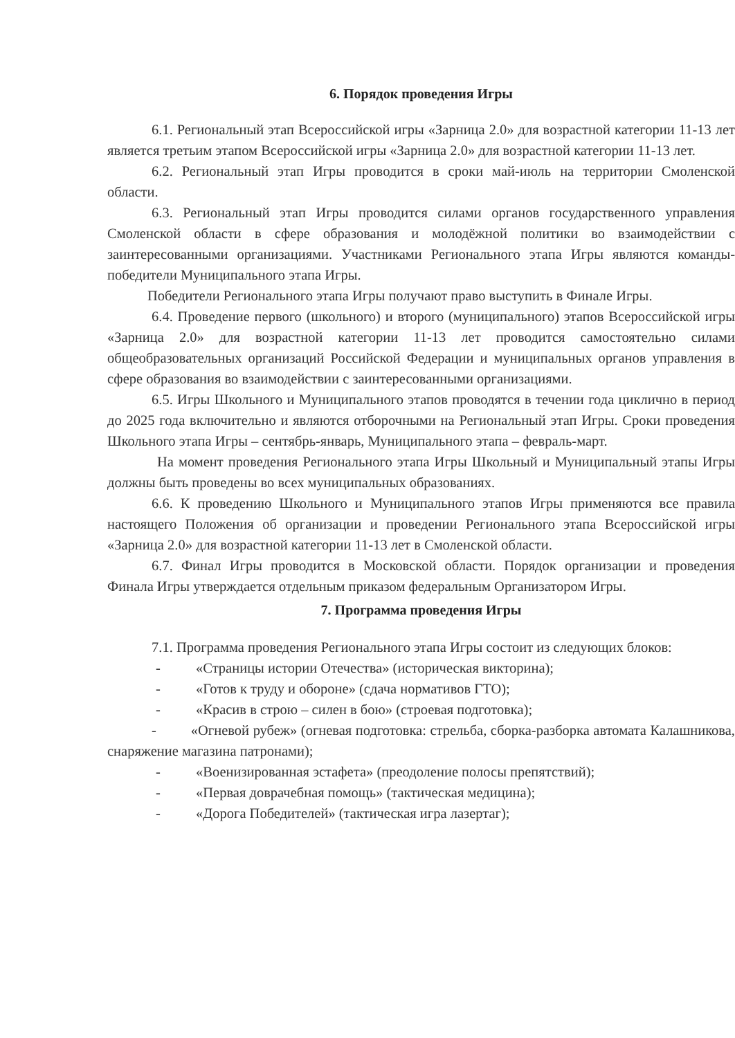6. Порядок проведения Игры
6.1. Региональный этап Всероссийской игры «Зарница 2.0» для возрастной категории 11-13 лет является третьим этапом Всероссийской игры «Зарница 2.0» для возрастной категории 11-13 лет.
6.2. Региональный этап Игры проводится в сроки май-июль на территории Смоленской области.
6.3. Региональный этап Игры проводится силами органов государственного управления Смоленской области в сфере образования и молодёжной политики во взаимодействии с заинтересованными организациями. Участниками Регионального этапа Игры являются команды-победители Муниципального этапа Игры.
Победители Регионального этапа Игры получают право выступить в Финале Игры.
6.4. Проведение первого (школьного) и второго (муниципального) этапов Всероссийской игры «Зарница 2.0» для возрастной категории 11-13 лет проводится самостоятельно силами общеобразовательных организаций Российской Федерации и муниципальных органов управления в сфере образования во взаимодействии с заинтересованными организациями.
6.5. Игры Школьного и Муниципального этапов проводятся в течении года циклично в период до 2025 года включительно и являются отборочными на Региональный этап Игры. Сроки проведения Школьного этапа Игры – сентябрь-январь, Муниципального этапа – февраль-март.
На момент проведения Регионального этапа Игры Школьный и Муниципальный этапы Игры должны быть проведены во всех муниципальных образованиях.
6.6. К проведению Школьного и Муниципального этапов Игры применяются все правила настоящего Положения об организации и проведении Регионального этапа Всероссийской игры «Зарница 2.0» для возрастной категории 11-13 лет в Смоленской области.
6.7. Финал Игры проводится в Московской области. Порядок организации и проведения Финала Игры утверждается отдельным приказом федеральным Организатором Игры.
7. Программа проведения Игры
7.1. Программа проведения Регионального этапа Игры состоит из следующих блоков:
- «Страницы истории Отечества» (историческая викторина);
- «Готов к труду и обороне» (сдача нормативов ГТО);
- «Красив в строю – силен в бою» (строевая подготовка);
- «Огневой рубеж» (огневая подготовка: стрельба, сборка-разборка автомата Калашникова, снаряжение магазина патронами);
- «Военизированная эстафета» (преодоление полосы препятствий);
- «Первая доврачебная помощь» (тактическая медицина);
- «Дорога Победителей» (тактическая игра лазертаг);